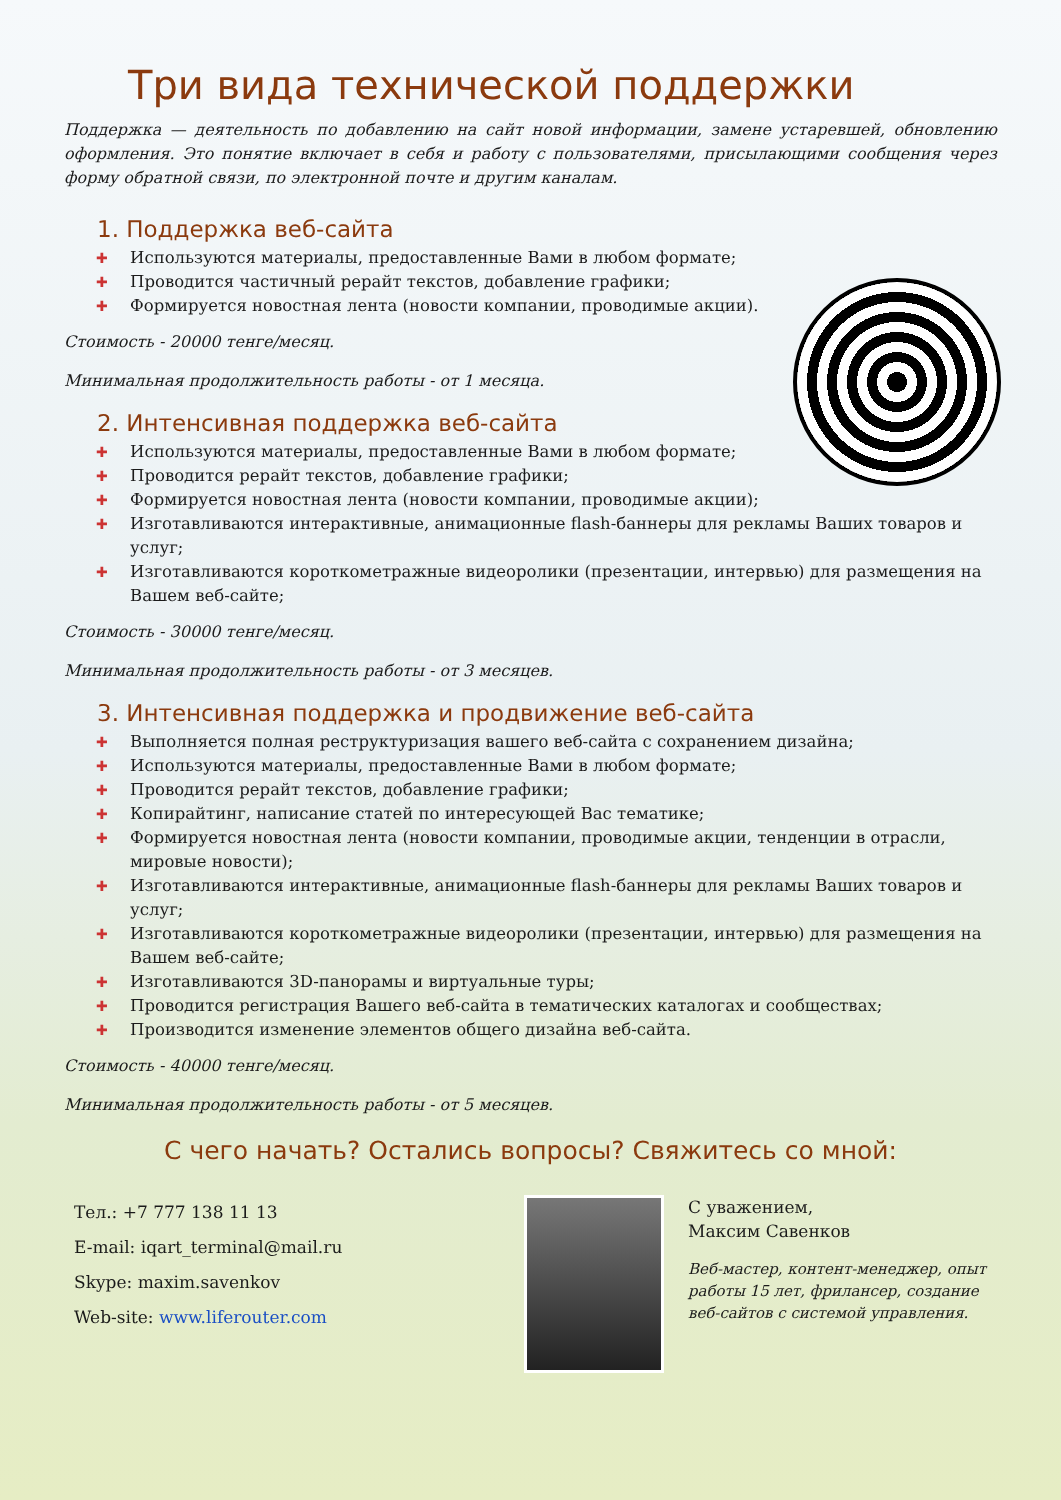Три вида технической поддержки
Поддержка — деятельность по добавлению на сайт новой информации, замене устаревшей, обновлению оформления. Это понятие включает в себя и работу с пользователями, присылающими сообщения через форму обратной связи, по электронной почте и другим каналам.
1. Поддержка веб-сайта
✚ Используются материалы, предоставленные Вами в любом формате;
✚ Проводится частичный рерайт текстов, добавление графики;
✚ Формируется новостная лента (новости компании, проводимые акции).
Стоимость - 20000 тенге/месяц.
Минимальная продолжительность работы - от 1 месяца.
2. Интенсивная поддержка веб-сайта
✚ Используются материалы, предоставленные Вами в любом формате;
✚ Проводится рерайт текстов, добавление графики;
✚ Формируется новостная лента (новости компании, проводимые акции);
✚ Изготавливаются интерактивные, анимационные flash-баннеры для рекламы Ваших товаров и услуг;
✚ Изготавливаются короткометражные видеоролики (презентации, интервью) для размещения на Вашем веб-сайте;
Стоимость - 30000 тенге/месяц.
Минимальная продолжительность работы - от 3 месяцев.
3. Интенсивная поддержка и продвижение веб-сайта
✚ Выполняется полная реструктуризация вашего веб-сайта с сохранением дизайна;
✚ Используются материалы, предоставленные Вами в любом формате;
✚ Проводится рерайт текстов, добавление графики;
✚ Копирайтинг, написание статей по интересующей Вас тематике;
✚ Формируется новостная лента (новости компании, проводимые акции, тенденции в отрасли, мировые новости);
✚ Изготавливаются интерактивные, анимационные flash-баннеры для рекламы Ваших товаров и услуг;
✚ Изготавливаются короткометражные видеоролики (презентации, интервью) для размещения на Вашем веб-сайте;
✚ Изготавливаются 3D-панорамы и виртуальные туры;
✚ Проводится регистрация Вашего веб-сайта в тематических каталогах и сообществах;
✚ Производится изменение элементов общего дизайна веб-сайта.
Стоимость - 40000 тенге/месяц.
Минимальная продолжительность работы - от 5 месяцев.
С чего начать? Остались вопросы? Свяжитесь со мной:
Тел.: +7 777 138 11 13
E-mail: iqart_terminal@mail.ru
Skype: maxim.savenkov
Web-site: www.liferouter.com
С уважением,
Максим Савенков
Веб-мастер, контент-менеджер, опыт работы 15 лет, фрилансер, создание веб-сайтов с системой управления.